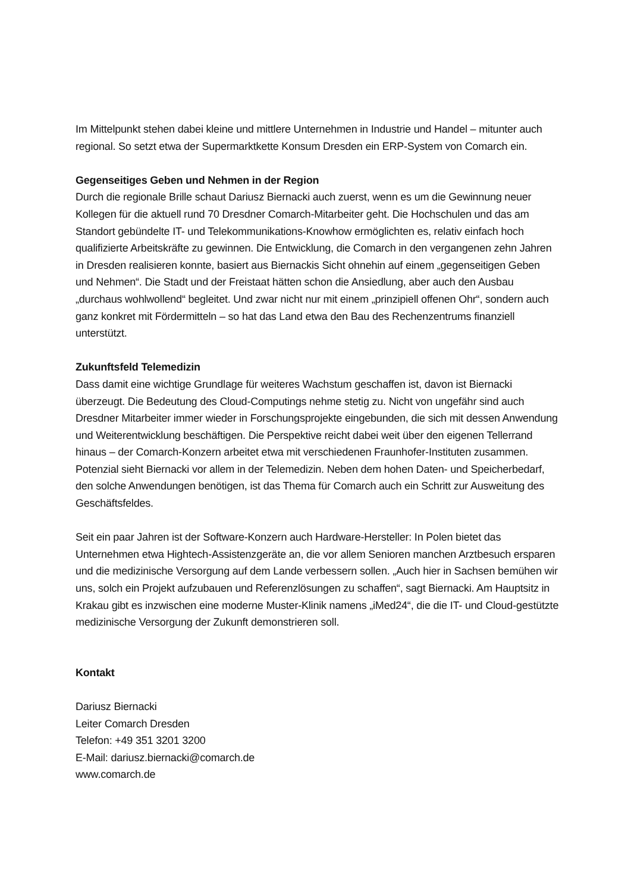Im Mittelpunkt stehen dabei kleine und mittlere Unternehmen in Industrie und Handel – mitunter auch regional. So setzt etwa der Supermarktkette Konsum Dresden ein ERP-System von Comarch ein.
Gegenseitiges Geben und Nehmen in der Region
Durch die regionale Brille schaut Dariusz Biernacki auch zuerst, wenn es um die Gewinnung neuer Kollegen für die aktuell rund 70 Dresdner Comarch-Mitarbeiter geht. Die Hochschulen und das am Standort gebündelte IT- und Telekommunikations-Knowhow ermöglichten es, relativ einfach hoch qualifizierte Arbeitskräfte zu gewinnen. Die Entwicklung, die Comarch in den vergangenen zehn Jahren in Dresden realisieren konnte, basiert aus Biernackis Sicht ohnehin auf einem „gegenseitigen Geben und Nehmen“. Die Stadt und der Freistaat hätten schon die Ansiedlung, aber auch den Ausbau „durchaus wohlwollend“ begleitet. Und zwar nicht nur mit einem „prinzipiell offenen Ohr“, sondern auch ganz konkret mit Fördermitteln – so hat das Land etwa den Bau des Rechenzentrums finanziell unterstützt.
Zukunftsfeld Telemedizin
Dass damit eine wichtige Grundlage für weiteres Wachstum geschaffen ist, davon ist Biernacki überzeugt. Die Bedeutung des Cloud-Computings nehme stetig zu. Nicht von ungefähr sind auch Dresdner Mitarbeiter immer wieder in Forschungsprojekte eingebunden, die sich mit dessen Anwendung und Weiterentwicklung beschäftigen. Die Perspektive reicht dabei weit über den eigenen Tellerrand hinaus – der Comarch-Konzern arbeitet etwa mit verschiedenen Fraunhofer-Instituten zusammen. Potenzial sieht Biernacki vor allem in der Telemedizin. Neben dem hohen Daten- und Speicherbedarf, den solche Anwendungen benötigen, ist das Thema für Comarch auch ein Schritt zur Ausweitung des Geschäftsfeldes.
Seit ein paar Jahren ist der Software-Konzern auch Hardware-Hersteller: In Polen bietet das Unternehmen etwa Hightech-Assistenzgeräte an, die vor allem Senioren manchen Arztbesuch ersparen und die medizinische Versorgung auf dem Lande verbessern sollen. „Auch hier in Sachsen bemühen wir uns, solch ein Projekt aufzubauen und Referenzlösungen zu schaffen“, sagt Biernacki. Am Hauptsitz in Krakau gibt es inzwischen eine moderne Muster-Klinik namens „iMed24“, die die IT- und Cloud-gestützte medizinische Versorgung der Zukunft demonstrieren soll.
Kontakt
Dariusz Biernacki
Leiter Comarch Dresden
Telefon: +49 351 3201 3200
E-Mail: dariusz.biernacki@comarch.de
www.comarch.de